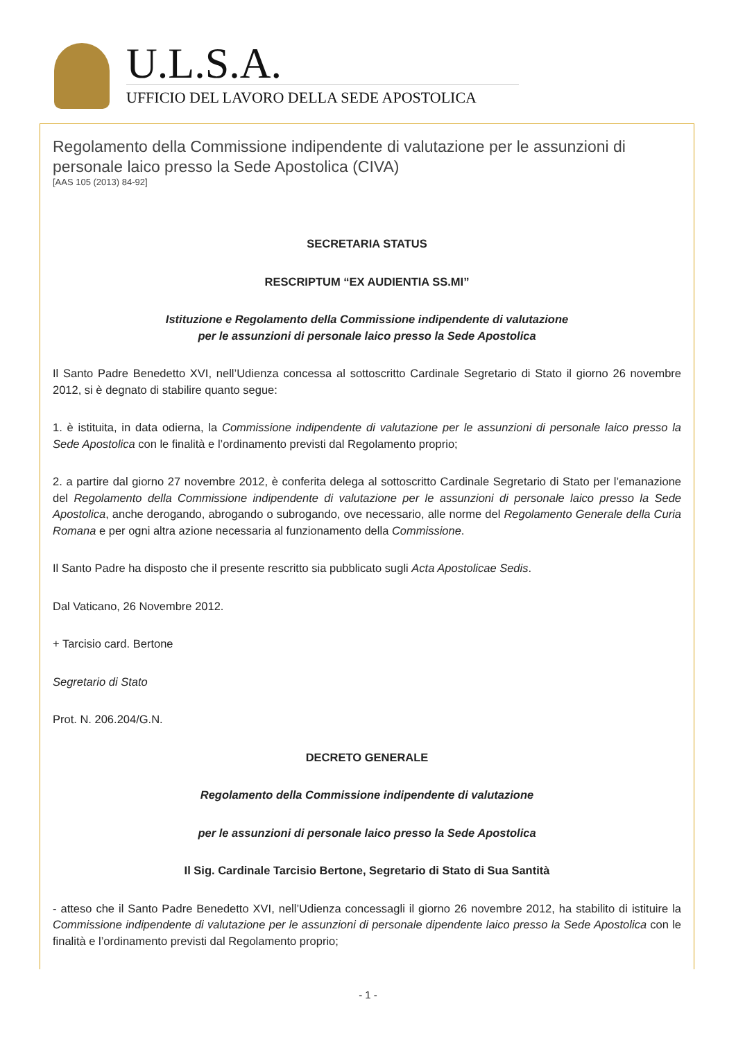U.L.S.A.
UFFICIO DEL LAVORO DELLA SEDE APOSTOLICA
Regolamento della Commissione indipendente di valutazione per le assunzioni di personale laico presso la Sede Apostolica (CIVA)
[AAS 105 (2013) 84-92]
SECRETARIA STATUS
RESCRIPTUM “EX AUDIENTIA SS.MI”
Istituzione e Regolamento della Commissione indipendente di valutazione
per le assunzioni di personale laico presso la Sede Apostolica
Il Santo Padre Benedetto XVI, nell’Udienza concessa al sottoscritto Cardinale Segretario di Stato il giorno 26 novembre 2012, si è degnato di stabilire quanto segue:
1. è istituita, in data odierna, la Commissione indipendente di valutazione per le assunzioni di personale laico presso la Sede Apostolica con le finalità e l’ordinamento previsti dal Regolamento proprio;
2. a partire dal giorno 27 novembre 2012, è conferita delega al sottoscritto Cardinale Segretario di Stato per l’emanazione del Regolamento della Commissione indipendente di valutazione per le assunzioni di personale laico presso la Sede Apostolica, anche derogando, abrogando o subrogando, ove necessario, alle norme del Regolamento Generale della Curia Romana e per ogni altra azione necessaria al funzionamento della Commissione.
Il Santo Padre ha disposto che il presente rescritto sia pubblicato sugli Acta Apostolicae Sedis.
Dal Vaticano, 26 Novembre 2012.
+ Tarcisio card. Bertone
Segretario di Stato
Prot. N. 206.204/G.N.
DECRETO GENERALE
Regolamento della Commissione indipendente di valutazione
per le assunzioni di personale laico presso la Sede Apostolica
Il Sig. Cardinale Tarcisio Bertone, Segretario di Stato di Sua Santità
- atteso che il Santo Padre Benedetto XVI, nell’Udienza concessagli il giorno 26 novembre 2012, ha stabilito di istituire la Commissione indipendente di valutazione per le assunzioni di personale dipendente laico presso la Sede Apostolica con le finalità e l’ordinamento previsti dal Regolamento proprio;
- 1 -